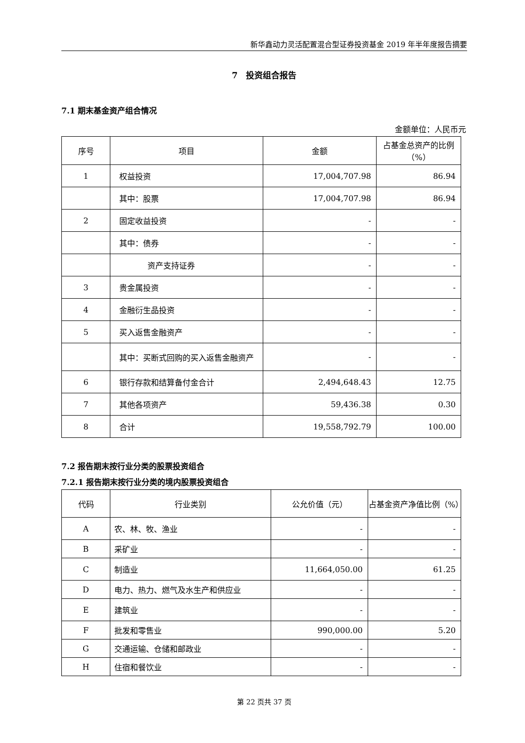新华鑫动力灵活配置混合型证券投资基金 2019 年半年度报告摘要
7　投资组合报告
7.1 期末基金资产组合情况
金额单位：人民币元
| 序号 | 项目 | 金额 | 占基金总资产的比例（%） |
| --- | --- | --- | --- |
| 1 | 权益投资 | 17,004,707.98 | 86.94 |
| | 其中：股票 | 17,004,707.98 | 86.94 |
| 2 | 固定收益投资 | - | - |
| | 其中：债券 | - | - |
| | 资产支持证券 | - | - |
| 3 | 贵金属投资 | - | - |
| 4 | 金融衍生品投资 | - | - |
| 5 | 买入返售金融资产 | - | - |
| | 其中：买断式回购的买入返售金融资产 | - | - |
| 6 | 银行存款和结算备付金合计 | 2,494,648.43 | 12.75 |
| 7 | 其他各项资产 | 59,436.38 | 0.30 |
| 8 | 合计 | 19,558,792.79 | 100.00 |
7.2 报告期末按行业分类的股票投资组合
7.2.1 报告期末按行业分类的境内股票投资组合
| 代码 | 行业类别 | 公允价值（元） | 占基金资产净值比例（%） |
| --- | --- | --- | --- |
| A | 农、林、牧、渔业 | - | - |
| B | 采矿业 | - | - |
| C | 制造业 | 11,664,050.00 | 61.25 |
| D | 电力、热力、燃气及水生产和供应业 | - | - |
| E | 建筑业 | - | - |
| F | 批发和零售业 | 990,000.00 | 5.20 |
| G | 交通运输、仓储和邮政业 | - | - |
| H | 住宿和餐饮业 | - | - |
第 22 页共 37 页